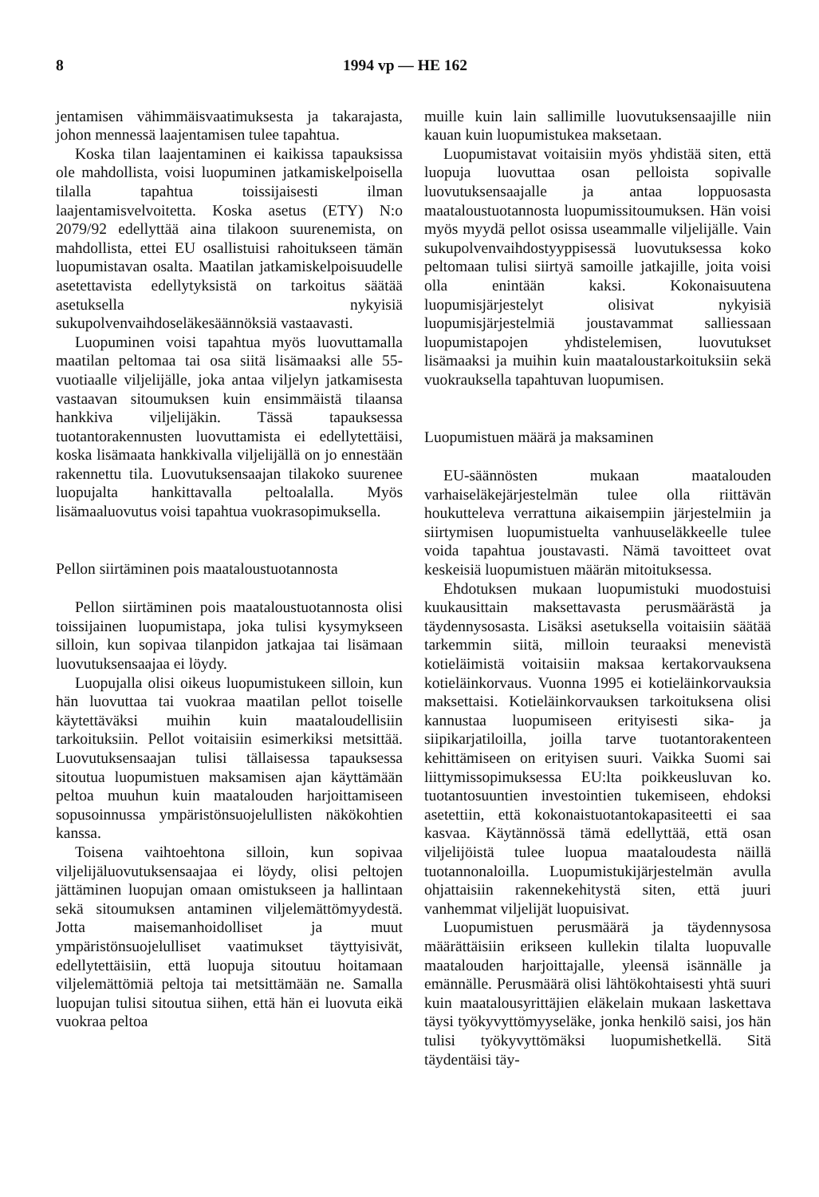8 1994 vp — HE 162
jentamisen vähimmäisvaatimuksesta ja takarajasta, johon mennessä laajentamisen tulee tapahtua.
Koska tilan laajentaminen ei kaikissa tapauksissa ole mahdollista, voisi luopuminen jatkamiskelpoisella tilalla tapahtua toissijaisesti ilman laajentamisvelvoitetta. Koska asetus (ETY) N:o 2079/92 edellyttää aina tilakoon suurenemista, on mahdollista, ettei EU osallistuisi rahoitukseen tämän luopumistavan osalta. Maatilan jatkamiskelpoisuudelle asetettavista edellytyksistä on tarkoitus säätää asetuksella nykyisiä sukupolvenvaihdoseläkesäännöksiä vastaavasti.
Luopuminen voisi tapahtua myös luovuttamalla maatilan peltomaa tai osa siitä lisämaaksi alle 55-vuotiaalle viljelijälle, joka antaa viljelyn jatkamisesta vastaavan sitoumuksen kuin ensimmäistä tilaansa hankkiva viljelijäkin. Tässä tapauksessa tuotantorakennusten luovuttamista ei edellytettäisi, koska lisämaata hankkivalla viljelijällä on jo ennestään rakennettu tila. Luovutuksensaajan tilakoko suurenee luopujalta hankittavalla peltoalalla. Myös lisämaaluovutus voisi tapahtua vuokrasopimuksella.
Pellon siirtäminen pois maataloustuotannosta
Pellon siirtäminen pois maataloustuotannosta olisi toissijainen luopumistapa, joka tulisi kysymykseen silloin, kun sopivaa tilanpidon jatkajaa tai lisämaan luovutuksensaajaa ei löydy.
Luopujalla olisi oikeus luopumistukeen silloin, kun hän luovuttaa tai vuokraa maatilan pellot toiselle käytettäväksi muihin kuin maataloudellisiin tarkoituksiin. Pellot voitaisiin esimerkiksi metsittää. Luovutuksensaajan tulisi tällaisessa tapauksessa sitoutua luopumistuen maksamisen ajan käyttämään peltoa muuhun kuin maatalouden harjoittamiseen sopusoinnussa ympäristönsuojelullisten näkökohtien kanssa.
Toisena vaihtoehtona silloin, kun sopivaa viljelijäluovutuksensaajaa ei löydy, olisi peltojen jättäminen luopujan omaan omistukseen ja hallintaan sekä sitoumuksen antaminen viljelemättömyydestä. Jotta maisemanhoidolliset ja muut ympäristönsuojelulliset vaatimukset täyttyisivät, edellytettäisiin, että luopuja sitoutuu hoitamaan viljelemättömiä peltoja tai metsittämään ne. Samalla luopujan tulisi sitoutua siihen, että hän ei luovuta eikä vuokraa peltoa
muille kuin lain sallimille luovutuksensaajille niin kauan kuin luopumistukea maksetaan.
Luopumistavat voitaisiin myös yhdistää siten, että luopuja luovuttaa osan pelloista sopivalle luovutuksensaajalle ja antaa loppuosasta maataloustuotannosta luopumissitoumuksen. Hän voisi myös myydä pellot osissa useammalle viljelijälle. Vain sukupolvenvaihdostyyppisessä luovutuksessa koko peltomaan tulisi siirtyä samoille jatkajille, joita voisi olla enintään kaksi. Kokonaisuutena luopumisjärjestelyt olisivat nykyisiä luopumisjärjestelmiä joustavammat salliessaan luopumistapojen yhdistelemisen, luovutukset lisämaaksi ja muihin kuin maataloustarkoituksiin sekä vuokrauksella tapahtuvan luopumisen.
Luopumistuen määrä ja maksaminen
EU-säännösten mukaan maatalouden varhaiseläkejärjestelmän tulee olla riittävän houkutteleva verrattuna aikaisempiin järjestelmiin ja siirtymisen luopumistuelta vanhuuseläkkeelle tulee voida tapahtua joustavasti. Nämä tavoitteet ovat keskeisiä luopumistuen määrän mitoituksessa.
Ehdotuksen mukaan luopumistuki muodostuisi kuukausittain maksettavasta perusmäärästä ja täydennysosasta. Lisäksi asetuksella voitaisiin säätää tarkemmin siitä, milloin teuraaksi menevistä kotieläimistä voitaisiin maksaa kertakorvauksena kotieläinkorvaus. Vuonna 1995 ei kotieläinkorvauksia maksettaisi. Kotieläinkorvauksen tarkoituksena olisi kannustaa luopumiseen erityisesti sika- ja siipikarjatiloilla, joilla tarve tuotantorakenteen kehittämiseen on erityisen suuri. Vaikka Suomi sai liittymissopimuksessa EU:lta poikkeusluvan ko. tuotantosuuntien investointien tukemiseen, ehdoksi asetettiin, että kokonaistuotantokapasiteetti ei saa kasvaa. Käytännössä tämä edellyttää, että osan viljelijöistä tulee luopua maataloudesta näillä tuotannonaloilla. Luopumistukijärjestelmän avulla ohjattaisiin rakennekehitystä siten, että juuri vanhemmat viljelijät luopuisivat.
Luopumistuen perusmäärä ja täydennysosa määrättäisiin erikseen kullekin tilalta luopuvalle maatalouden harjoittajalle, yleensä isännälle ja emännälle. Perusmäärä olisi lähtökohtaisesti yhtä suuri kuin maatalousyrittäjien eläkelain mukaan laskettava täysi työkyvyttömyyseläke, jonka henkilö saisi, jos hän tulisi työkyvyttömäksi luopumishetkellä. Sitä täydentäisi täy-